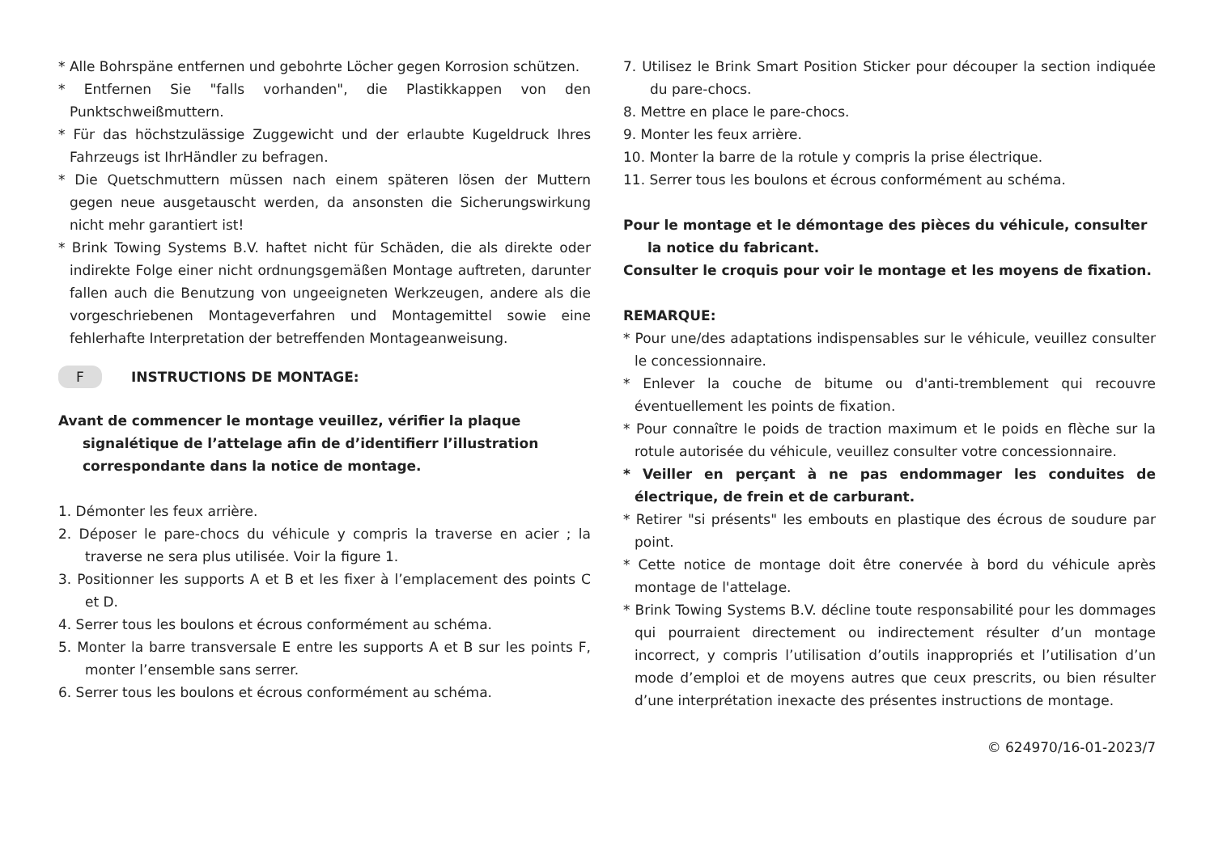* Alle Bohrspäne entfernen und gebohrte Löcher gegen Korrosion schützen.
* Entfernen Sie "falls vorhanden", die Plastikkappen von den Punktschweißmuttern.
* Für das höchstzulässige Zuggewicht und der erlaubte Kugeldruck Ihres Fahrzeugs ist IhrHändler zu befragen.
* Die Quetschmuttern müssen nach einem späteren lösen der Muttern gegen neue ausgetauscht werden, da ansonsten die Sicherungswirkung nicht mehr garantiert ist!
* Brink Towing Systems B.V. haftet nicht für Schäden, die als direkte oder indirekte Folge einer nicht ordnungsgemäßen Montage auftreten, darunter fallen auch die Benutzung von ungeeigneten Werkzeugen, andere als die vorgeschriebenen Montageverfahren und Montagemittel sowie eine fehlerhafte Interpretation der betreffenden Montageanweisung.
F INSTRUCTIONS DE MONTAGE:
Avant de commencer le montage veuillez, vérifier la plaque signalétique de l’attelage afin de d’identifierr l’illustration correspondante dans la notice de montage.
1. Démonter les feux arrière.
2. Déposer le pare-chocs du véhicule y compris la traverse en acier ; la traverse ne sera plus utilisée. Voir la figure 1.
3. Positionner les supports A et B et les fixer à l’emplacement des points C et D.
4. Serrer tous les boulons et écrous conformément au schéma.
5. Monter la barre transversale E entre les supports A et B sur les points F, monter l’ensemble sans serrer.
6. Serrer tous les boulons et écrous conformément au schéma.
7. Utilisez le Brink Smart Position Sticker pour découper la section indiquée du pare-chocs.
8. Mettre en place le pare-chocs.
9. Monter les feux arrière.
10. Monter la barre de la rotule y compris la prise électrique.
11. Serrer tous les boulons et écrous conformément au schéma.
Pour le montage et le démontage des pièces du véhicule, consulter la notice du fabricant.
Consulter le croquis pour voir le montage et les moyens de fixation.
REMARQUE:
* Pour une/des adaptations indispensables sur le véhicule, veuillez consulter le concessionnaire.
* Enlever la couche de bitume ou d'anti-tremblement qui recouvre éventuellement les points de fixation.
* Pour connaître le poids de traction maximum et le poids en flèche sur la rotule autorisée du véhicule, veuillez consulter votre concessionnaire.
* Veiller en perçant à ne pas endommager les conduites de électrique, de frein et de carburant.
* Retirer "si présents" les embouts en plastique des écrous de soudure par point.
* Cette notice de montage doit être conervée à bord du véhicule après montage de l'attelage.
* Brink Towing Systems B.V. décline toute responsabilité pour les dommages qui pourraient directement ou indirectement résulter d’un montage incorrect, y compris l’utilisation d’outils inappropriés et l’utilisation d’un mode d’emploi et de moyens autres que ceux prescrits, ou bien résulter d’une interprétation inexacte des présentes instructions de montage.
© 624970/16-01-2023/7